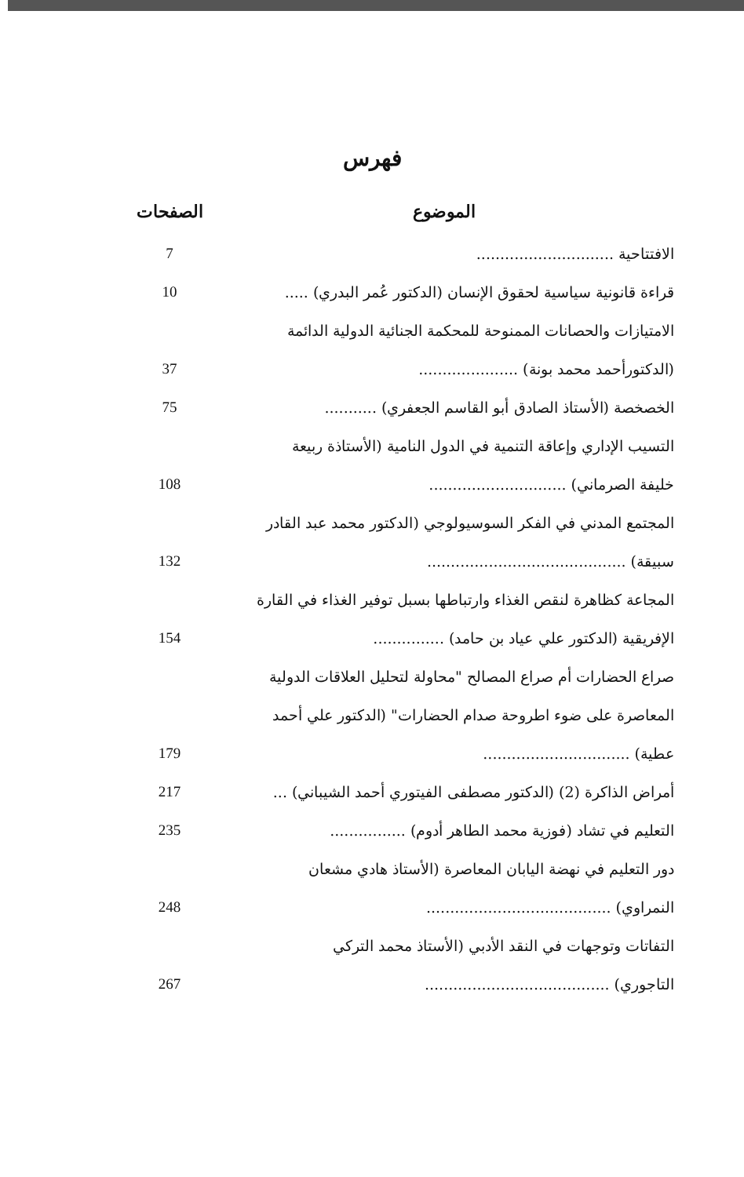فهرس
| الموضوع | الصفحات |
| --- | --- |
| الافتتاحية ............................. | 7 |
| قراءة قانونية سياسية لحقوق الإنسان (الدكتور عُمر البدري) ..... | 10 |
| الامتيازات والحصانات الممنوحة للمحكمة الجنائية الدولية الدائمة | |
| (الدكتورأحمد محمد بونة) ..................... | 37 |
| الخصخصة (الأستاذ الصادق أبو القاسم الجعفري) ........... | 75 |
| التسيب الإداري وإعاقة التنمية في الدول النامية (الأستاذة ربيعة | |
| خليفة الصرماني) ............................. | 108 |
| المجتمع المدني في الفكر السوسيولوجي (الدكتور محمد عبد القادر | |
| سبيقة) .......................................... | 132 |
| المجاعة كظاهرة لنقص الغذاء وارتباطها بسبل توفير الغذاء في القارة | |
| الإفريقية (الدكتور علي عياد بن حامد) ............... | 154 |
| صراع الحضارات أم صراع المصالح "محاولة لتحليل العلاقات الدولية | |
| المعاصرة على ضوء اطروحة صدام الحضارات" (الدكتور علي أحمد | |
| عطية) ............................... | 179 |
| أمراض الذاكرة (2) (الدكتور مصطفى الفيتوري أحمد الشيباني) ... | 217 |
| التعليم في تشاد (فوزية محمد الطاهر أدوم) ................ | 235 |
| دور التعليم في نهضة اليابان المعاصرة (الأستاذ هادي مشعان | |
| النمراوي) ....................................... | 248 |
| التفاتات وتوجهات في النقد الأدبي (الأستاذ محمد التركي | |
| التاجوري) ....................................... | 267 |